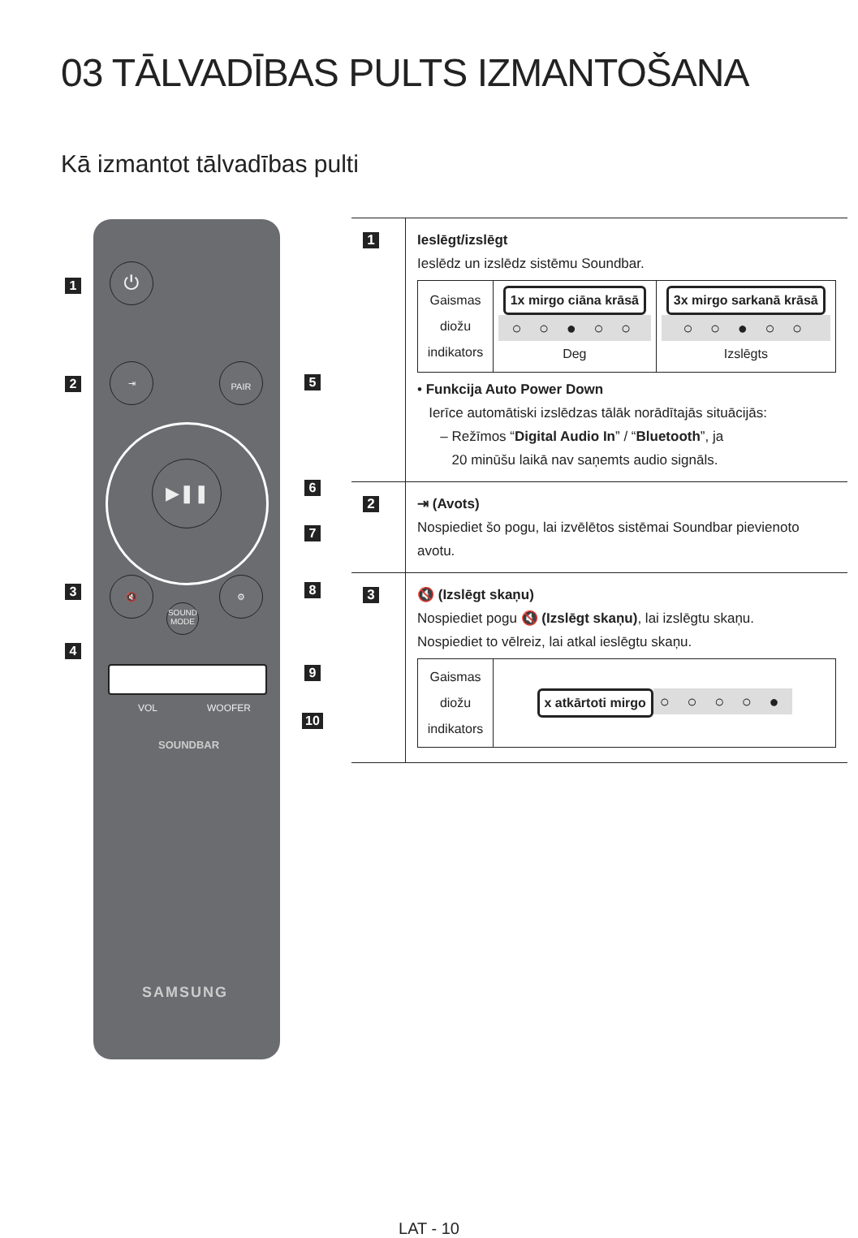03 TĀLVADĪBAS PULTS IZMANTOŠANA
Kā izmantot tālvadības pulti
⏻
⇥ PAIR
▶❚❚
🔇 ⚙
SOUND MODE
VOL WOOFER
SOUNDBAR
SAMSUNG
1
2
3
4
5
6
7
8
9
10
| 1 | Ieslēgt/izslēgt Ieslēdz un izslēdz sistēmu Soundbar. / Gaismas diožu indikators / 1x mirgo ciāna krāsā ○ ○ ● ○ ○ Deg / 3x mirgo sarkanā krāsā ○ ○ ● ○ ○ Izslēgts / • Funkcija Auto Power Down Ierīce automātiski izslēdzas tālāk norādītajās situācijās: – Režīmos “ Digital Audio In ” / “ Bluetooth ”, ja 20 minūšu laikā nav saņemts audio signāls. |
| 2 | ⇥ (Avots) Nospiediet šo pogu, lai izvēlētos sistēmai Soundbar pievienoto avotu. |
| 3 | 🔇 (Izslēgt skaņu) Nospiediet pogu 🔇 (Izslēgt skaņu) , lai izslēgtu skaņu. Nospiediet to vēlreiz, lai atkal ieslēgtu skaņu. / Gaismas diožu indikators / x atkārtoti mirgo ○ ○ ○ ○ ● / |
LAT - 10